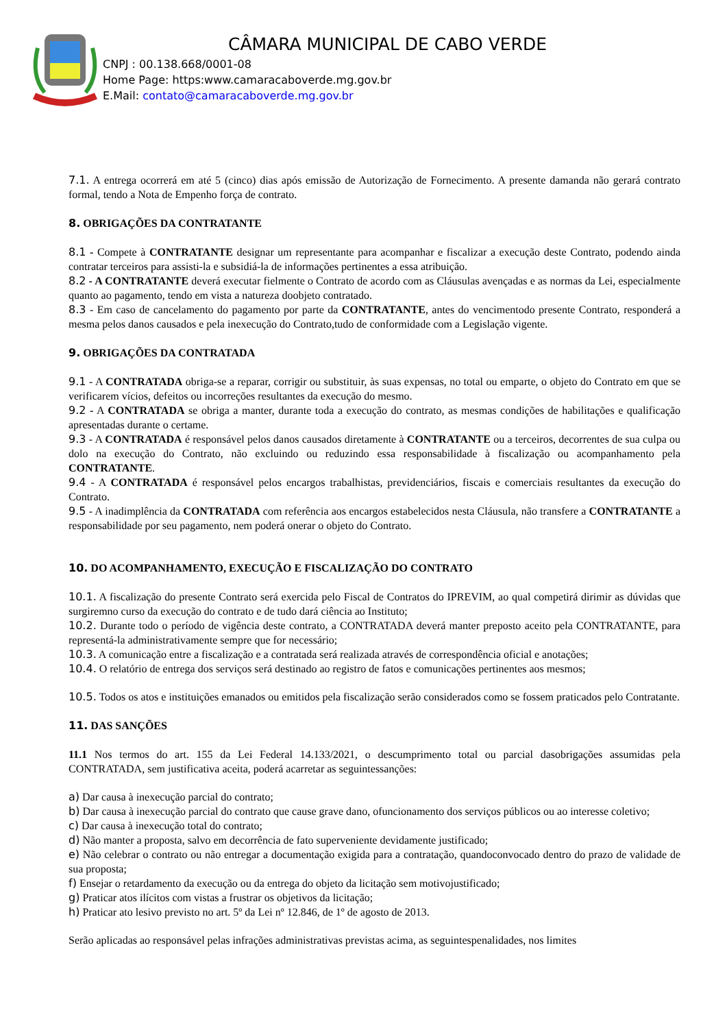CÂMARA MUNICIPAL DE CABO VERDE
CNPJ : 00.138.668/0001-08
Home Page: https:www.camaracaboverde.mg.gov.br
E.Mail: contato@camaracaboverde.mg.gov.br
7.1. A entrega ocorrerá em até 5 (cinco) dias após emissão de Autorização de Fornecimento. A presente damanda não gerará contrato formal, tendo a Nota de Empenho força de contrato.
8. OBRIGAÇÕES DA CONTRATANTE
8.1 - Compete à CONTRATANTE designar um representante para acompanhar e fiscalizar a execução deste Contrato, podendo ainda contratar terceiros para assisti-la e subsidiá-la de informações pertinentes a essa atribuição.
8.2 - A CONTRATANTE deverá executar fielmente o Contrato de acordo com as Cláusulas avençadas e as normas da Lei, especialmente quanto ao pagamento, tendo em vista a natureza doobjeto contratado.
8.3 - Em caso de cancelamento do pagamento por parte da CONTRATANTE, antes do vencimentodo presente Contrato, responderá a mesma pelos danos causados e pela inexecução do Contrato,tudo de conformidade com a Legislação vigente.
9. OBRIGAÇÕES DA CONTRATADA
9.1 - A CONTRATADA obriga-se a reparar, corrigir ou substituir, às suas expensas, no total ou emparte, o objeto do Contrato em que se verificarem vícios, defeitos ou incorreções resultantes da execução do mesmo.
9.2 - A CONTRATADA se obriga a manter, durante toda a execução do contrato, as mesmas condições de habilitações e qualificação apresentadas durante o certame.
9.3 - A CONTRATADA é responsável pelos danos causados diretamente à CONTRATANTE ou a terceiros, decorrentes de sua culpa ou dolo na execução do Contrato, não excluindo ou reduzindo essa responsabilidade à fiscalização ou acompanhamento pela CONTRATANTE.
9.4 - A CONTRATADA é responsável pelos encargos trabalhistas, previdenciários, fiscais e comerciais resultantes da execução do Contrato.
9.5 - A inadimplência da CONTRATADA com referência aos encargos estabelecidos nesta Cláusula, não transfere a CONTRATANTE a responsabilidade por seu pagamento, nem poderá onerar o objeto do Contrato.
10. DO ACOMPANHAMENTO, EXECUÇÃO E FISCALIZAÇÃO DO CONTRATO
10.1. A fiscalização do presente Contrato será exercida pelo Fiscal de Contratos do IPREVIM, ao qual competirá dirimir as dúvidas que surgiremno curso da execução do contrato e de tudo dará ciência ao Instituto;
10.2. Durante todo o período de vigência deste contrato, a CONTRATADA deverá manter preposto aceito pela CONTRATANTE, para representá-la administrativamente sempre que for necessário;
10.3. A comunicação entre a fiscalização e a contratada será realizada através de correspondência oficial e anotações;
10.4. O relatório de entrega dos serviços será destinado ao registro de fatos e comunicações pertinentes aos mesmos;
10.5. Todos os atos e instituições emanados ou emitidos pela fiscalização serão considerados como se fossem praticados pelo Contratante.
11. DAS SANÇÕES
11.1 Nos termos do art. 155 da Lei Federal 14.133/2021, o descumprimento total ou parcial dasobrigações assumidas pela CONTRATADA, sem justificativa aceita, poderá acarretar as seguintessanções:
a) Dar causa à inexecução parcial do contrato;
b) Dar causa à inexecução parcial do contrato que cause grave dano, ofuncionamento dos serviços públicos ou ao interesse coletivo;
c) Dar causa à inexecução total do contrato;
d) Não manter a proposta, salvo em decorrência de fato superveniente devidamente justificado;
e) Não celebrar o contrato ou não entregar a documentação exigida para a contratação, quandoconvocado dentro do prazo de validade de sua proposta;
f) Ensejar o retardamento da execução ou da entrega do objeto da licitação sem motivojustificado;
g) Praticar atos ilícitos com vistas a frustrar os objetivos da licitação;
h) Praticar ato lesivo previsto no art. 5º da Lei nº 12.846, de 1º de agosto de 2013.
Serão aplicadas ao responsável pelas infrações administrativas previstas acima, as seguintespenalidades, nos limites